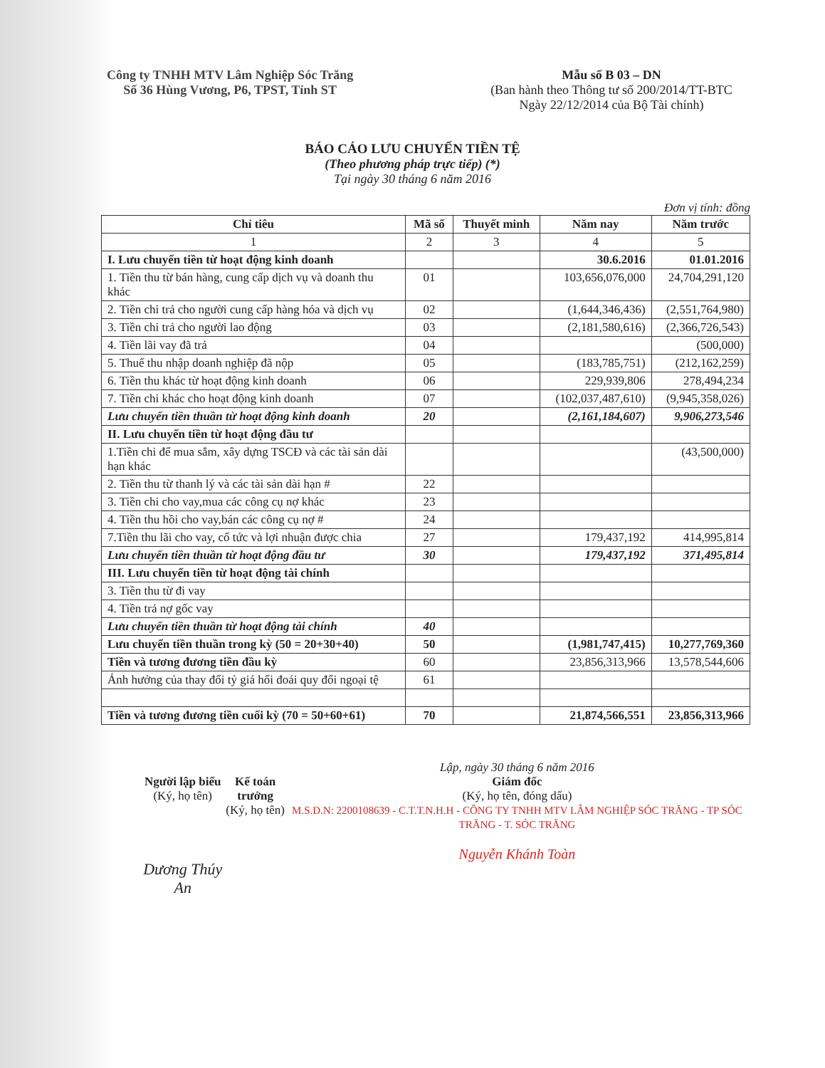Công ty TNHH MTV Lâm Nghiệp Sóc Trăng
Số 36 Hùng Vương, P6, TPST, Tỉnh ST
Mẫu số B 03 – DN
(Ban hành theo Thông tư số 200/2014/TT-BTC
Ngày 22/12/2014 của Bộ Tài chính)
BÁO CÁO LƯU CHUYỂN TIỀN TỆ
(Theo phương pháp trực tiếp) (*)
Tại ngày 30 tháng 6 năm 2016
Đơn vị tính: đồng
| Chỉ tiêu | Mã số | Thuyết minh | Năm nay | Năm trước |
| --- | --- | --- | --- | --- |
| 1 | 2 | 3 | 4 | 5 |
| I. Lưu chuyển tiền từ hoạt động kinh doanh | | | 30.6.2016 | 01.01.2016 |
| 1. Tiền thu từ bán hàng, cung cấp dịch vụ và doanh thu khác | 01 | | 103,656,076,000 | 24,704,291,120 |
| 2. Tiền chi trả cho người cung cấp hàng hóa và dịch vụ | 02 | | (1,644,346,436) | (2,551,764,980) |
| 3. Tiền chi trả cho người lao động | 03 | | (2,181,580,616) | (2,366,726,543) |
| 4. Tiền lãi vay đã trả | 04 | | | (500,000) |
| 5. Thuế thu nhập doanh nghiệp đã nộp | 05 | | (183,785,751) | (212,162,259) |
| 6. Tiền thu khác từ hoạt động kinh doanh | 06 | | 229,939,806 | 278,494,234 |
| 7. Tiền chi khác cho hoạt động kinh doanh | 07 | | (102,037,487,610) | (9,945,358,026) |
| Lưu chuyển tiền thuần từ hoạt động kinh doanh | 20 | | (2,161,184,607) | 9,906,273,546 |
| II. Lưu chuyển tiền từ hoạt động đầu tư | | | | |
| 1.Tiền chi để mua sắm, xây dựng TSCĐ và các tài sản dài hạn khác | | | | (43,500,000) |
| 2. Tiền thu từ thanh lý và các tài sản dài hạn # | 22 | | | |
| 3. Tiền chi cho vay,mua các công cụ nợ khác | 23 | | | |
| 4. Tiền thu hồi cho vay,bán các công cụ nợ # | 24 | | | |
| 7.Tiền thu lãi cho vay, cổ tức và lợi nhuận được chia | 27 | | 179,437,192 | 414,995,814 |
| Lưu chuyển tiền thuần từ hoạt động đầu tư | 30 | | 179,437,192 | 371,495,814 |
| III. Lưu chuyển tiền từ hoạt động tài chính | | | | |
| 3. Tiền thu từ đi vay | | | | |
| 4. Tiền trả nợ gốc vay | | | | |
| Lưu chuyển tiền thuần từ hoạt động tài chính | 40 | | | |
| Lưu chuyển tiền thuần trong kỳ (50 = 20+30+40) | 50 | | (1,981,747,415) | 10,277,769,360 |
| Tiền và tương đương tiền đầu kỳ | 60 | | 23,856,313,966 | 13,578,544,606 |
| Ảnh hưởng của thay đổi tỷ giá hối đoái quy đổi ngoại tệ | 61 | | | |
| Tiền và tương đương tiền cuối kỳ (70 = 50+60+61) | 70 | | 21,874,566,551 | 23,856,313,966 |
Người lập biểu
(Ký, họ tên)
Dương Thúy An
Kế toán trưởng
(Ký, họ tên)
Lập, ngày 30 tháng 6 năm 2016
Giám đốc
(Ký, họ tên, đóng dấu)
M.S.D.N: 2200108639 - C.T.T.N.H.H - CÔNG TY TNHH MTV LÂM NGHIỆP SÓC TRĂNG - TP SÓC TRĂNG - T. SÓC TRĂNG
Nguyễn Khánh Toàn